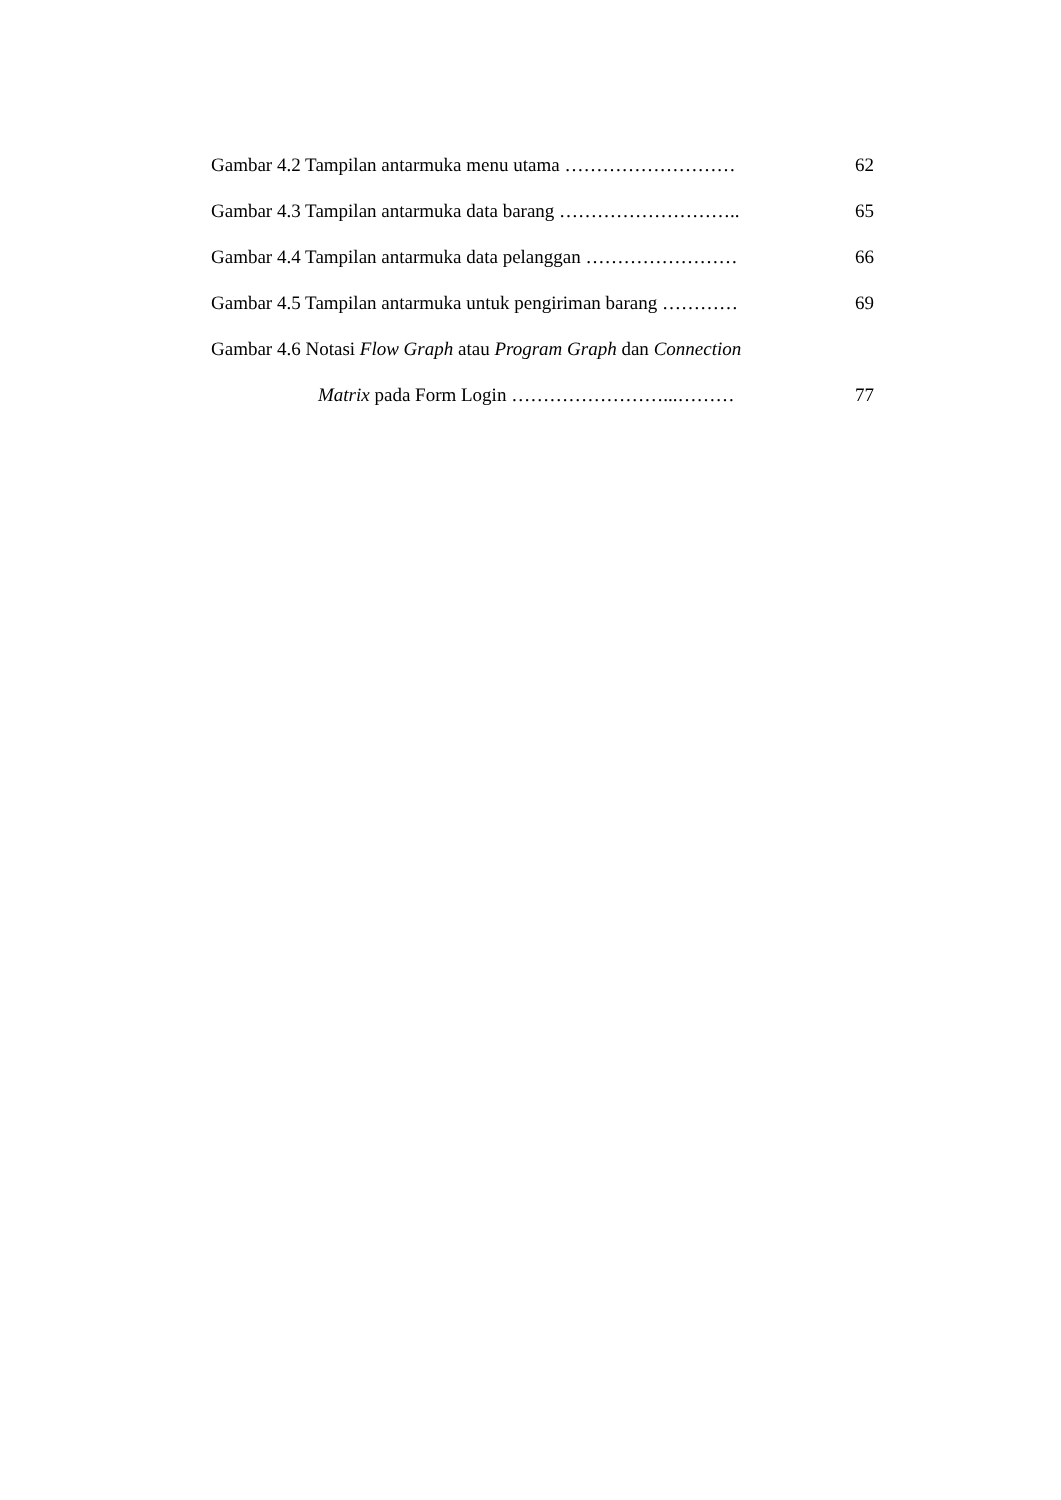Gambar 4.2 Tampilan antarmuka menu utama ……………………… 62
Gambar 4.3 Tampilan antarmuka data barang ……………………….. 65
Gambar 4.4 Tampilan antarmuka data pelanggan …………………… 66
Gambar 4.5 Tampilan antarmuka untuk pengiriman barang ………… 69
Gambar 4.6 Notasi Flow Graph atau Program Graph dan Connection
Matrix pada Form Login ……………………...……… 77